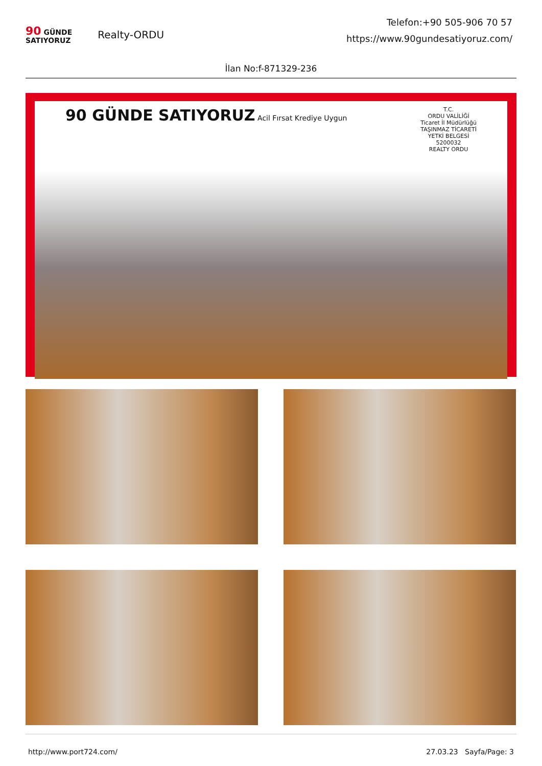90 GÜNDE
SATIYORUZ
Realty-ORDU
Telefon:+90 505-906 70 57
https://www.90gundesatiyoruz.com/
İlan No:f-871329-236
90 GÜNDE SATIYORUZ Acil Fırsat Krediye Uygun T.C.
ORDU VALİLİĞİ
Ticaret İl Müdürlüğü
TAŞINMAZ TİCARETİ
YETKİ BELGESİ
5200032
REALTY ORDU
http://www.port724.com/ 27.03.23 Sayfa/Page: 3